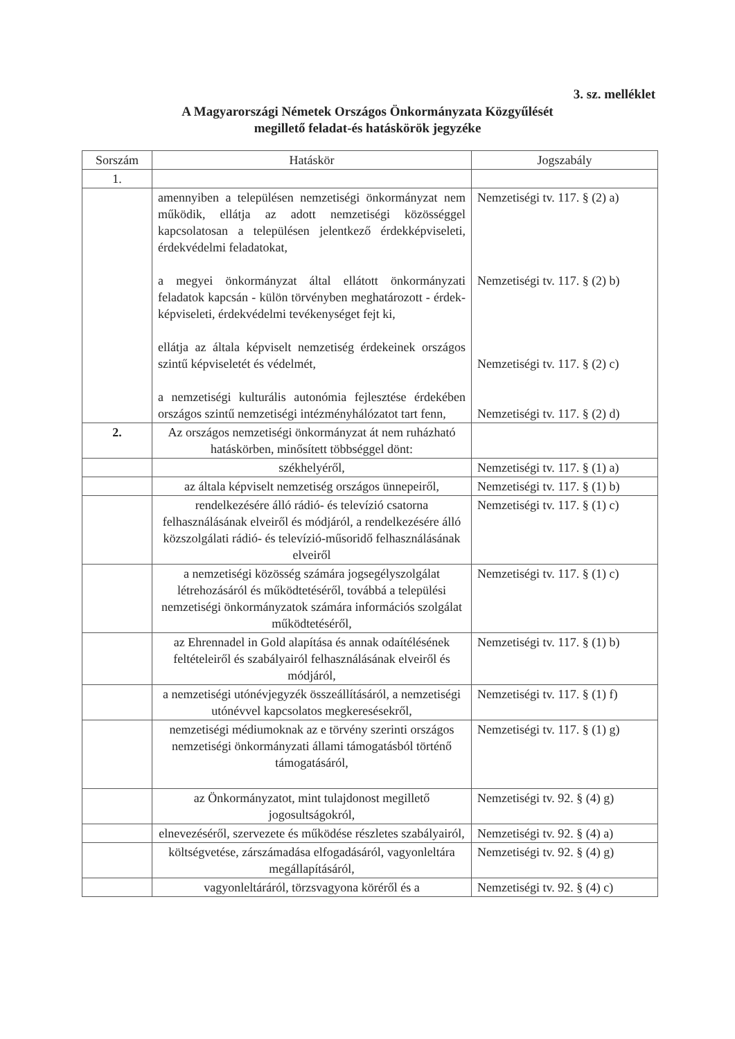3. sz. melléklet
A Magyarországi Németek Országos Önkormányzata Közgyűlését
megillető feladat-és hatáskörök jegyzéke
| Sorszám | Hatáskör | Jogszabály |
| --- | --- | --- |
| 1. | | |
| | amennyiben a településen nemzetiségi önkormányzat nem működik, ellátja az adott nemzetiségi közösséggel kapcsolatosan a településen jelentkező érdekképviseleti, érdekvédelmi feladatokat, a megyei önkormányzat által ellátott önkormányzati feladatok kapcsán - külön törvényben meghatározott - érdek-képviseleti, érdekvédelmi tevékenységet fejt ki, ellátja az általa képviselt nemzetiség érdekeinek országos szintű képviseletét és védelmét, a nemzetiségi kulturális autonómia fejlesztése érdekében országos szintű nemzetiségi intézményhálózatot tart fenn, | Nemzetiségi tv. 117. § (2) a) Nemzetiségi tv. 117. § (2) b) Nemzetiségi tv. 117. § (2) c) Nemzetiségi tv. 117. § (2) d) |
| 2. | Az országos nemzetiségi önkormányzat át nem ruházható hatáskörben, minősített többséggel dönt: | |
| | székhelyéről, | Nemzetiségi tv. 117. § (1) a) |
| | az általa képviselt nemzetiség országos ünnepeiről, | Nemzetiségi tv. 117. § (1) b) |
| | rendelkezésére álló rádió- és televízió csatorna felhasználásának elveiről és módjáról, a rendelkezésére álló közszolgálati rádió- és televízió-műsoridő felhasználásának elveiről | Nemzetiségi tv. 117. § (1) c) |
| | a nemzetiségi közösség számára jogsegélyszolgálat létrehozásáról és működtetéséről, továbbá a települési nemzetiségi önkormányzatok számára információs szolgálat működtetéséről, | Nemzetiségi tv. 117. § (1) c) |
| | az Ehrennadel in Gold alapítása és annak odaítélésének feltételeiről és szabályairól felhasználásának elveiről és módjáról, | Nemzetiségi tv. 117. § (1) b) |
| | a nemzetiségi utónévjegyzék összeállításáról, a nemzetiségi utónévvel kapcsolatos megkeresésekről, | Nemzetiségi tv. 117. § (1) f) |
| | nemzetiségi médiumoknak az e törvény szerinti országos nemzetiségi önkormányzati állami támogatásból történő támogatásáról, | Nemzetiségi tv. 117. § (1) g) |
| | az Önkormányzatot, mint tulajdonost megillető jogosultságokról, | Nemzetiségi tv. 92. § (4) g) |
| | elnevezéséről, szervezete és működése részletes szabályairól, | Nemzetiségi tv. 92. § (4) a) |
| | költségvetése, zárszámadása elfogadásáról, vagyonleltára megállapításáról, | Nemzetiségi tv. 92. § (4) g) |
| | vagyonleltáráról, törzsvagyona köréről és a | Nemzetiségi tv. 92. § (4) c) |